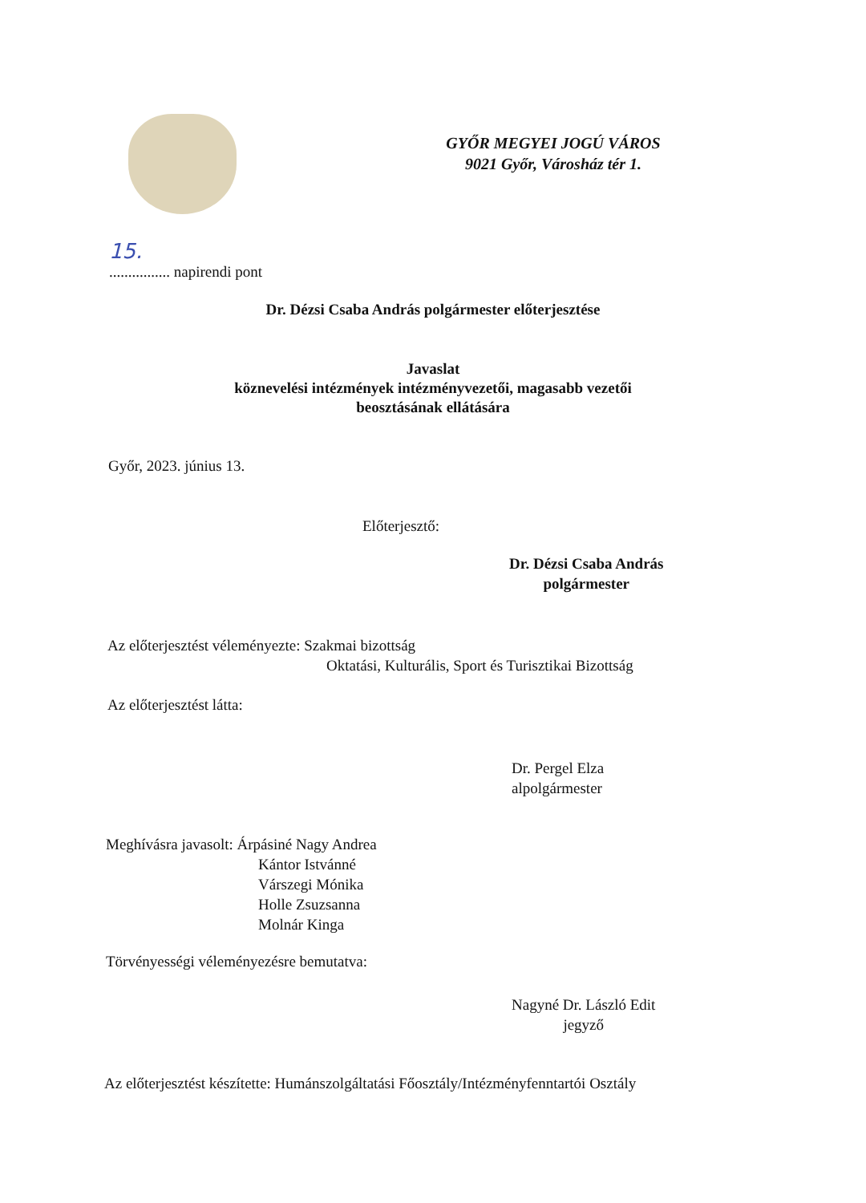GYŐR MEGYEI JOGÚ VÁROS
9021 Győr, Városház tér 1.
15.
................ napirendi pont
Dr. Dézsi Csaba András polgármester előterjesztése
Javaslat
köznevelési intézmények intézményvezetői, magasabb vezetői
beosztásának ellátására
Győr, 2023. június 13.
Előterjesztő:
Dr. Dézsi Csaba András
polgármester
Az előterjesztést véleményezte: Szakmai bizottság
Oktatási, Kulturális, Sport és Turisztikai Bizottság
Az előterjesztést látta:
Dr. Pergel Elza
alpolgármester
Meghívásra javasolt: Árpásiné Nagy Andrea
Kántor Istvánné
Várszegi Mónika
Holle Zsuzsanna
Molnár Kinga
Törvényességi véleményezésre bemutatva:
Nagyné Dr. László Edit
jegyző
Az előterjesztést készítette: Humánszolgáltatási Főosztály/Intézményfenntartói Osztály